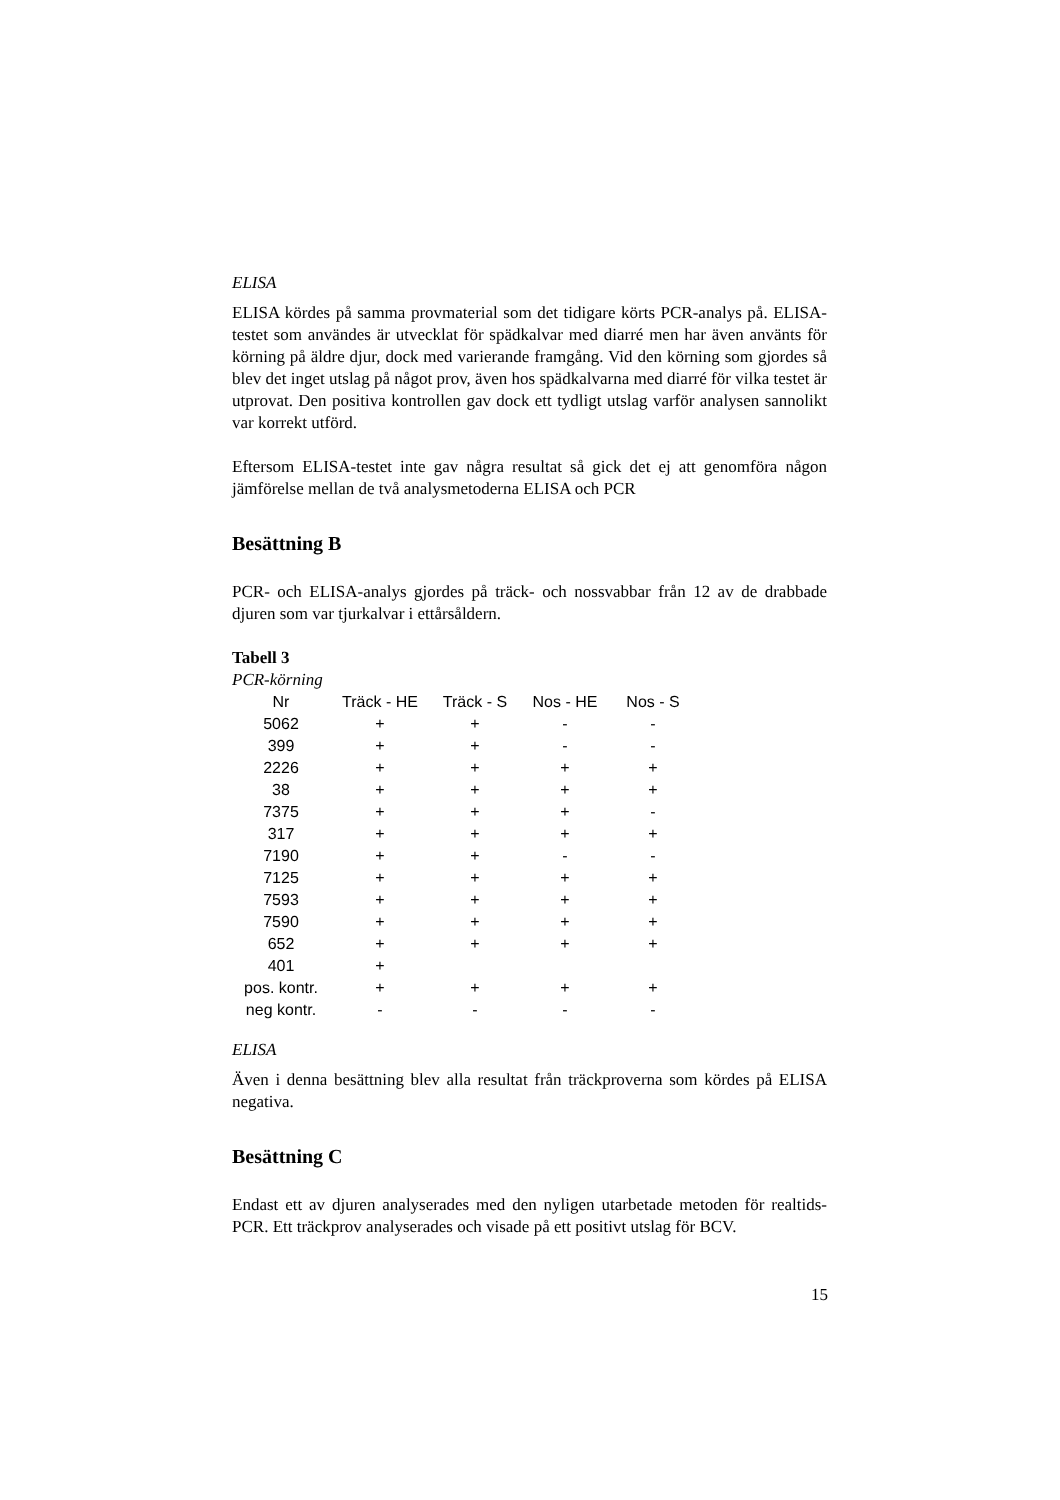ELISA
ELISA kördes på samma provmaterial som det tidigare körts PCR-analys på. ELISA-testet som användes är utvecklat för spädkalvar med diarré men har även använts för körning på äldre djur, dock med varierande framgång. Vid den körning som gjordes så blev det inget utslag på något prov, även hos spädkalvarna med diarré för vilka testet är utprovat. Den positiva kontrollen gav dock ett tydligt utslag varför analysen sannolikt var korrekt utförd.
Eftersom ELISA-testet inte gav några resultat så gick det ej att genomföra någon jämförelse mellan de två analysmetoderna ELISA och PCR
Besättning B
PCR- och ELISA-analys gjordes på träck- och nossvabbar från 12 av de drabbade djuren som var tjurkalvar i ettårsåldern.
Tabell 3
PCR-körning
| Nr | Träck - HE | Träck - S | Nos - HE | Nos - S |
| --- | --- | --- | --- | --- |
| 5062 | + | + | - | - |
| 399 | + | + | - | - |
| 2226 | + | + | + | + |
| 38 | + | + | + | + |
| 7375 | + | + | + | - |
| 317 | + | + | + | + |
| 7190 | + | + | - | - |
| 7125 | + | + | + | + |
| 7593 | + | + | + | + |
| 7590 | + | + | + | + |
| 652 | + | + | + | + |
| 401 | + | | | |
| pos. kontr. | + | + | + | + |
| neg kontr. | - | - | - | - |
ELISA
Även i denna besättning blev alla resultat från träckproverna som kördes på ELISA negativa.
Besättning C
Endast ett av djuren analyserades med den nyligen utarbetade metoden för realtids-PCR. Ett träckprov analyserades och visade på ett positivt utslag för BCV.
15